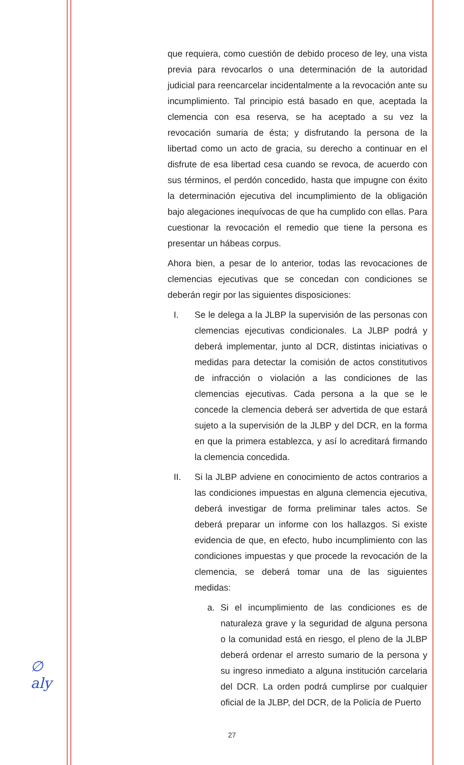que requiera, como cuestión de debido proceso de ley, una vista previa para revocarlos o una determinación de la autoridad judicial para reencarcelar incidentalmente a la revocación ante su incumplimiento. Tal principio está basado en que, aceptada la clemencia con esa reserva, se ha aceptado a su vez la revocación sumaria de ésta; y disfrutando la persona de la libertad como un acto de gracia, su derecho a continuar en el disfrute de esa libertad cesa cuando se revoca, de acuerdo con sus términos, el perdón concedido, hasta que impugne con éxito la determinación ejecutiva del incumplimiento de la obligación bajo alegaciones inequívocas de que ha cumplido con ellas. Para cuestionar la revocación el remedio que tiene la persona es presentar un hábeas corpus.
Ahora bien, a pesar de lo anterior, todas las revocaciones de clemencias ejecutivas que se concedan con condiciones se deberán regir por las siguientes disposiciones:
I. Se le delega a la JLBP la supervisión de las personas con clemencias ejecutivas condicionales. La JLBP podrá y deberá implementar, junto al DCR, distintas iniciativas o medidas para detectar la comisión de actos constitutivos de infracción o violación a las condiciones de las clemencias ejecutivas. Cada persona a la que se le concede la clemencia deberá ser advertida de que estará sujeto a la supervisión de la JLBP y del DCR, en la forma en que la primera establezca, y así lo acreditará firmando la clemencia concedida.
II. Si la JLBP adviene en conocimiento de actos contrarios a las condiciones impuestas en alguna clemencia ejecutiva, deberá investigar de forma preliminar tales actos. Se deberá preparar un informe con los hallazgos. Si existe evidencia de que, en efecto, hubo incumplimiento con las condiciones impuestas y que procede la revocación de la clemencia, se deberá tomar una de las siguientes medidas:
a. Si el incumplimiento de las condiciones es de naturaleza grave y la seguridad de alguna persona o la comunidad está en riesgo, el pleno de la JLBP deberá ordenar el arresto sumario de la persona y su ingreso inmediato a alguna institución carcelaria del DCR. La orden podrá cumplirse por cualquier oficial de la JLBP, del DCR, de la Policía de Puerto
∅
aly
27